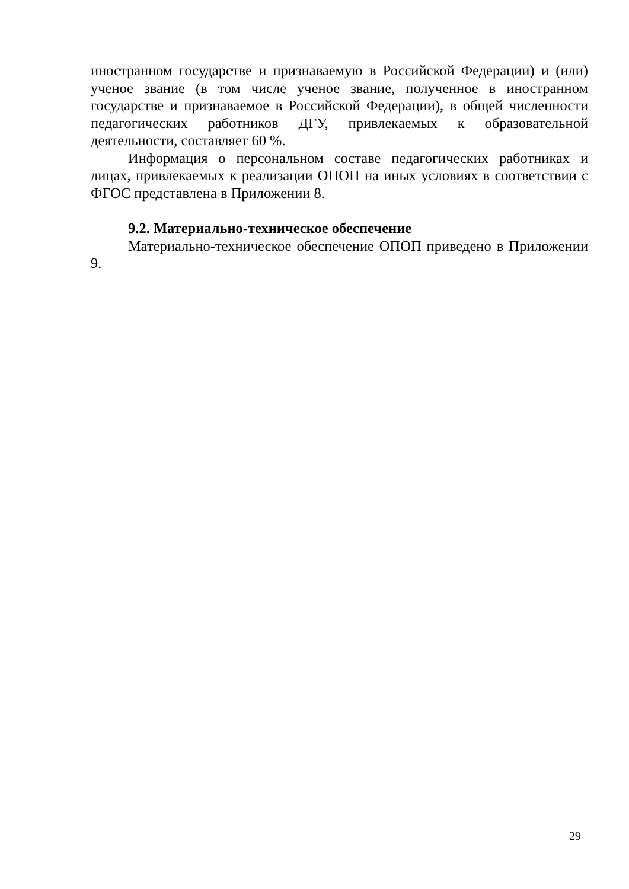иностранном государстве и признаваемую в Российской Федерации) и (или) ученое звание (в том числе ученое звание, полученное в иностранном государстве и признаваемое в Российской Федерации), в общей численности педагогических работников ДГУ, привлекаемых к образовательной деятельности, составляет 60 %.
Информация о персональном составе педагогических работниках и лицах, привлекаемых к реализации ОПОП на иных условиях в соответствии с ФГОС представлена в Приложении 8.
9.2. Материально-техническое обеспечение
Материально-техническое обеспечение ОПОП приведено в Приложении 9.
29